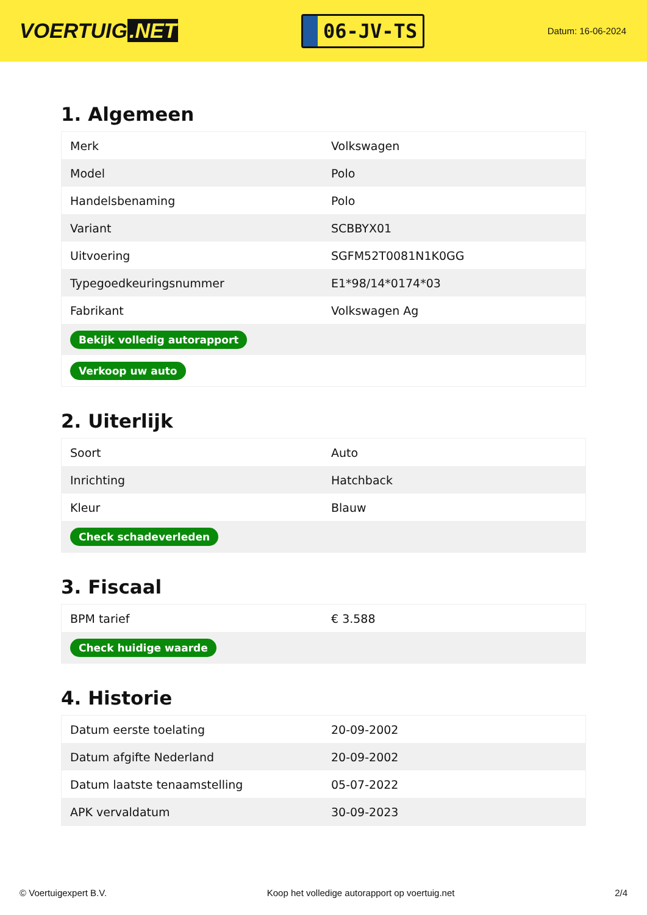VOERTUIG.NET
06-JV-TS
Datum: 16-06-2024
1. Algemeen
| Merk | Volkswagen |
| Model | Polo |
| Handelsbenaming | Polo |
| Variant | SCBBYX01 |
| Uitvoering | SGFM52T0081N1K0GG |
| Typegoedkeuringsnummer | E1*98/14*0174*03 |
| Fabrikant | Volkswagen Ag |
| Bekijk volledig autorapport | |
| Verkoop uw auto | |
2. Uiterlijk
| Soort | Auto |
| Inrichting | Hatchback |
| Kleur | Blauw |
| Check schadeverleden | |
3. Fiscaal
| BPM tarief | € 3.588 |
| Check huidige waarde | |
4. Historie
| Datum eerste toelating | 20-09-2002 |
| Datum afgifte Nederland | 20-09-2002 |
| Datum laatste tenaamstelling | 05-07-2022 |
| APK vervaldatum | 30-09-2023 |
© Voertuigexpert B.V. Koop het volledige autorapport op voertuig.net 2/4